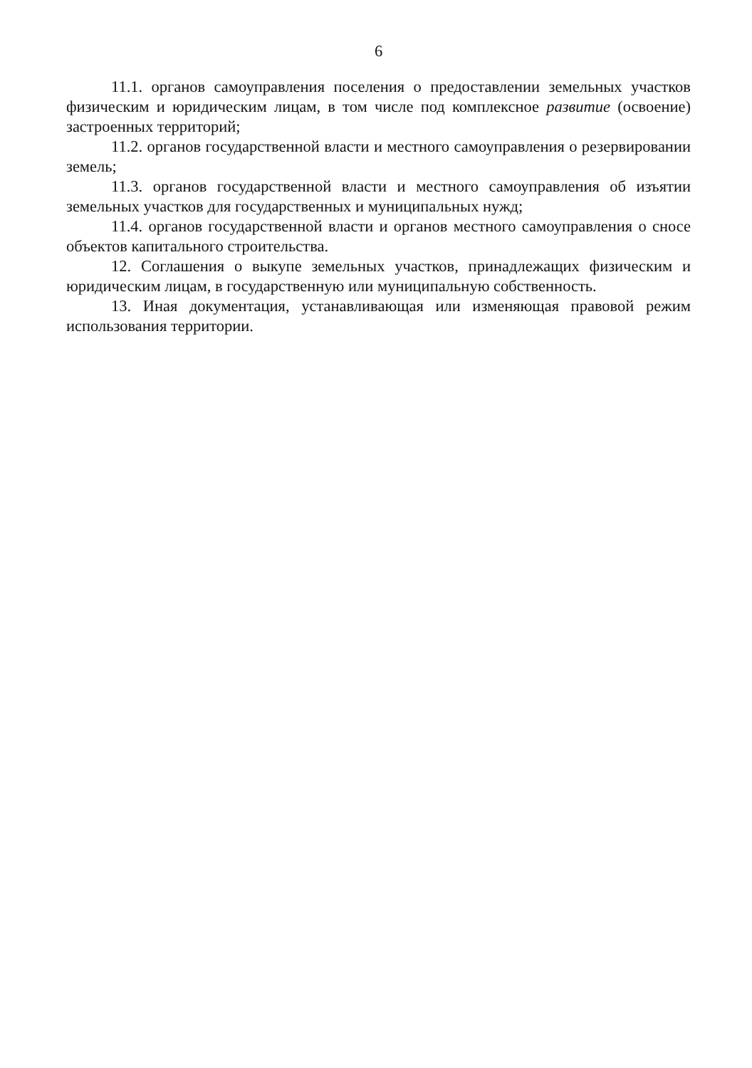6
11.1. органов самоуправления поселения о предоставлении земельных участков физическим и юридическим лицам, в том числе под комплексное развитие (освоение) застроенных территорий;
11.2. органов государственной власти и местного самоуправления о резервировании земель;
11.3. органов государственной власти и местного самоуправления об изъятии земельных участков для государственных и муниципальных нужд;
11.4. органов государственной власти и органов местного самоуправления о сносе объектов капитального строительства.
12. Соглашения о выкупе земельных участков, принадлежащих физическим и юридическим лицам, в государственную или муниципальную собственность.
13. Иная документация, устанавливающая или изменяющая правовой режим использования территории.